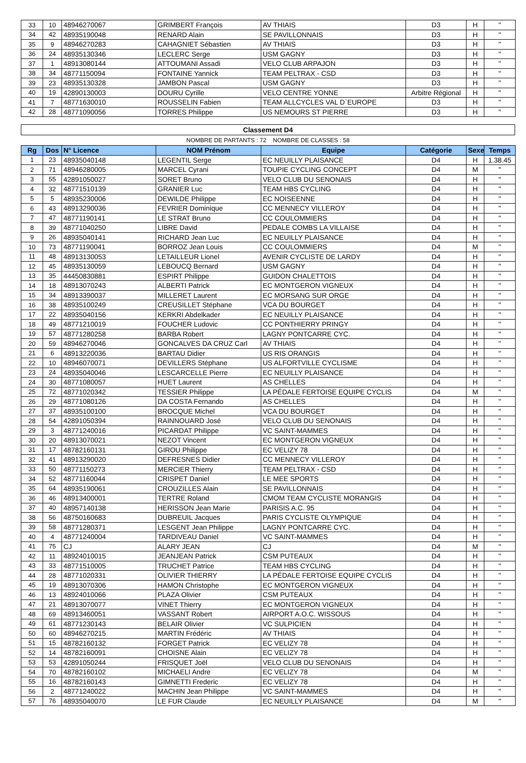| 33 | 10 | 48946270067 | GRIMBERT François | AV THIAIS | D3 | H | " |
| 34 | 42 | 48935190048 | RENARD Alain | SE PAVILLONNAIS | D3 | H | " |
| 35 | 9 | 48946270283 | CAHAGNIET Sébastien | AV THIAIS | D3 | H | " |
| 36 | 24 | 48935130346 | LECLERC Serge | USM GAGNY | D3 | H | " |
| 37 | 1 | 48913080144 | ATTOUMANI Assadi | VELO CLUB ARPAJON | D3 | H | " |
| 38 | 34 | 48771150094 | FONTAINE Yannick | TEAM PELTRAX - CSD | D3 | H | " |
| 39 | 23 | 48935130328 | JAMBON Pascal | USM GAGNY | D3 | H | " |
| 40 | 19 | 42890130003 | DOURU Cyrille | VELO CENTRE YONNE | Arbitre Régional | H | " |
| 41 | 7 | 48771630010 | ROUSSELIN Fabien | TEAM ALLCYCLES VAL D`EUROPE | D3 | H | " |
| 42 | 28 | 48771090056 | TORRES Philippe | US NEMOURS ST PIERRE | D3 | H | " |
Classement D4
NOMBRE DE PARTANTS : 72 NOMBRE DE CLASSES : 58
| Rg | Dos | N° Licence | NOM Prénom | Equipe | Catégorie | Sexe | Temps |
| --- | --- | --- | --- | --- | --- | --- | --- |
| 1 | 23 | 48935040148 | LEGENTIL Serge | EC NEUILLY PLAISANCE | D4 | H | 1.38.45 |
| 2 | 71 | 48946280005 | MARCEL Cyrani | TOUPIE CYCLING CONCEPT | D4 | M | " |
| 3 | 55 | 42891050027 | SORET Bruno | VELO CLUB DU SENONAIS | D4 | H | " |
| 4 | 32 | 48771510139 | GRANIER Luc | TEAM HBS CYCLING | D4 | H | " |
| 5 | 5 | 48935230006 | DEWILDE Philippe | EC NOISEENNE | D4 | H | " |
| 6 | 43 | 48913290036 | FEVRIER Dominique | CC MENNECY VILLEROY | D4 | H | " |
| 7 | 47 | 48771190141 | LE STRAT Bruno | CC COULOMMIERS | D4 | H | " |
| 8 | 39 | 48771040250 | LIBRE David | PEDALE COMBS LA VILLAISE | D4 | H | " |
| 9 | 26 | 48935040141 | RICHARD Jean Luc | EC NEUILLY PLAISANCE | D4 | H | " |
| 10 | 73 | 48771190041 | BORROZ Jean Louis | CC COULOMMIERS | D4 | M | " |
| 11 | 48 | 48913130053 | LETAILLEUR Lionel | AVENIR CYCLISTE DE LARDY | D4 | H | " |
| 12 | 45 | 48935130059 | LEBOUCQ Bernard | USM GAGNY | D4 | H | " |
| 13 | 35 | 44450830881 | ESPIRT Philippe | GUIDON CHALETTOIS | D4 | H | " |
| 14 | 18 | 48913070243 | ALBERTI Patrick | EC MONTGERON VIGNEUX | D4 | H | " |
| 15 | 34 | 48913390037 | MILLERET Laurent | EC MORSANG SUR ORGE | D4 | H | " |
| 16 | 38 | 48935100249 | CREUSILLET Stéphane | VCA DU BOURGET | D4 | H | " |
| 17 | 22 | 48935040156 | KERKRI Abdelkader | EC NEUILLY PLAISANCE | D4 | H | " |
| 18 | 49 | 48771210019 | FOUCHER Ludovic | CC PONTHIERRY PRINGY | D4 | H | " |
| 19 | 57 | 48771280258 | BARBA Robert | LAGNY PONTCARRE CYC. | D4 | H | " |
| 20 | 59 | 48946270046 | GONCALVES DA CRUZ Carl | AV THIAIS | D4 | H | " |
| 21 | 6 | 48913220036 | BARTAU Didier | US RIS ORANGIS | D4 | H | " |
| 22 | 10 | 48946070071 | DEVILLERS Stéphane | US ALFORTVILLE CYCLISME | D4 | H | " |
| 23 | 24 | 48935040046 | LESCARCELLE Pierre | EC NEUILLY PLAISANCE | D4 | H | " |
| 24 | 30 | 48771080057 | HUET Laurent | AS CHELLES | D4 | H | " |
| 25 | 72 | 48771020342 | TESSIER Philippe | LA PÉDALE FERTOISE EQUIPE CYCLIS | D4 | M | " |
| 26 | 29 | 48771080126 | DA COSTA Fernando | AS CHELLES | D4 | H | " |
| 27 | 37 | 48935100100 | BROCQUE Michel | VCA DU BOURGET | D4 | H | " |
| 28 | 54 | 42891050394 | RAINNOUARD José | VELO CLUB DU SENONAIS | D4 | H | " |
| 29 | 3 | 48771240016 | PICARDAT Philippe | VC SAINT-MAMMES | D4 | H | " |
| 30 | 20 | 48913070021 | NEZOT Vincent | EC MONTGERON VIGNEUX | D4 | H | " |
| 31 | 17 | 48782160131 | GIROU Philippe | EC VELIZY 78 | D4 | H | " |
| 32 | 41 | 48913290020 | DEFRESNES Didier | CC MENNECY VILLEROY | D4 | H | " |
| 33 | 50 | 48771150273 | MERCIER Thierry | TEAM PELTRAX - CSD | D4 | H | " |
| 34 | 52 | 48771160044 | CRISPET Daniel | LE MEE SPORTS | D4 | H | " |
| 35 | 64 | 48935190061 | CROUZILLES Alain | SE PAVILLONNAIS | D4 | H | " |
| 36 | 46 | 48913400001 | TERTRE Roland | CMOM TEAM CYCLISTE MORANGIS | D4 | H | " |
| 37 | 40 | 48957140138 | HERISSON Jean Marie | PARISIS A.C. 95 | D4 | H | " |
| 38 | 56 | 48750160683 | DUBREUIL Jacques | PARIS CYCLISTE OLYMPIQUE | D4 | H | " |
| 39 | 58 | 48771280371 | LESGENT Jean Philippe | LAGNY PONTCARRE CYC. | D4 | H | " |
| 40 | 4 | 48771240004 | TARDIVEAU Daniel | VC SAINT-MAMMES | D4 | H | " |
| 41 | 75 | CJ | ALARY JEAN | CJ | D4 | M | " |
| 42 | 11 | 48924010015 | JEANJEAN Patrick | CSM PUTEAUX | D4 | H | " |
| 43 | 33 | 48771510005 | TRUCHET Patrice | TEAM HBS CYCLING | D4 | H | " |
| 44 | 28 | 48771020331 | OLIVIER THIERRY | LA PÉDALE FERTOISE EQUIPE CYCLIS | D4 | H | " |
| 45 | 19 | 48913070306 | HAMON Christophe | EC MONTGERON VIGNEUX | D4 | H | " |
| 46 | 13 | 48924010066 | PLAZA Olivier | CSM PUTEAUX | D4 | H | " |
| 47 | 21 | 48913070077 | VINET Thierry | EC MONTGERON VIGNEUX | D4 | H | " |
| 48 | 69 | 48913460051 | VASSANT Robert | AIRPORT A.O.C. WISSOUS | D4 | H | " |
| 49 | 61 | 48771230143 | BELAIR Olivier | VC SULPICIEN | D4 | H | " |
| 50 | 60 | 48946270215 | MARTIN Frédéric | AV THIAIS | D4 | H | " |
| 51 | 15 | 48782160132 | FORGET Patrick | EC VELIZY 78 | D4 | H | " |
| 52 | 14 | 48782160091 | CHOISNE Alain | EC VELIZY 78 | D4 | H | " |
| 53 | 53 | 42891050244 | FRISQUET Joël | VELO CLUB DU SENONAIS | D4 | H | " |
| 54 | 70 | 48782160102 | MICHAELI Andre | EC VELIZY 78 | D4 | M | " |
| 55 | 16 | 48782160143 | GIMNETTI Frederic | EC VELIZY 78 | D4 | H | " |
| 56 | 2 | 48771240022 | MACHIN Jean Philippe | VC SAINT-MAMMES | D4 | H | " |
| 57 | 76 | 48935040070 | LE FUR Claude | EC NEUILLY PLAISANCE | D4 | M | " |